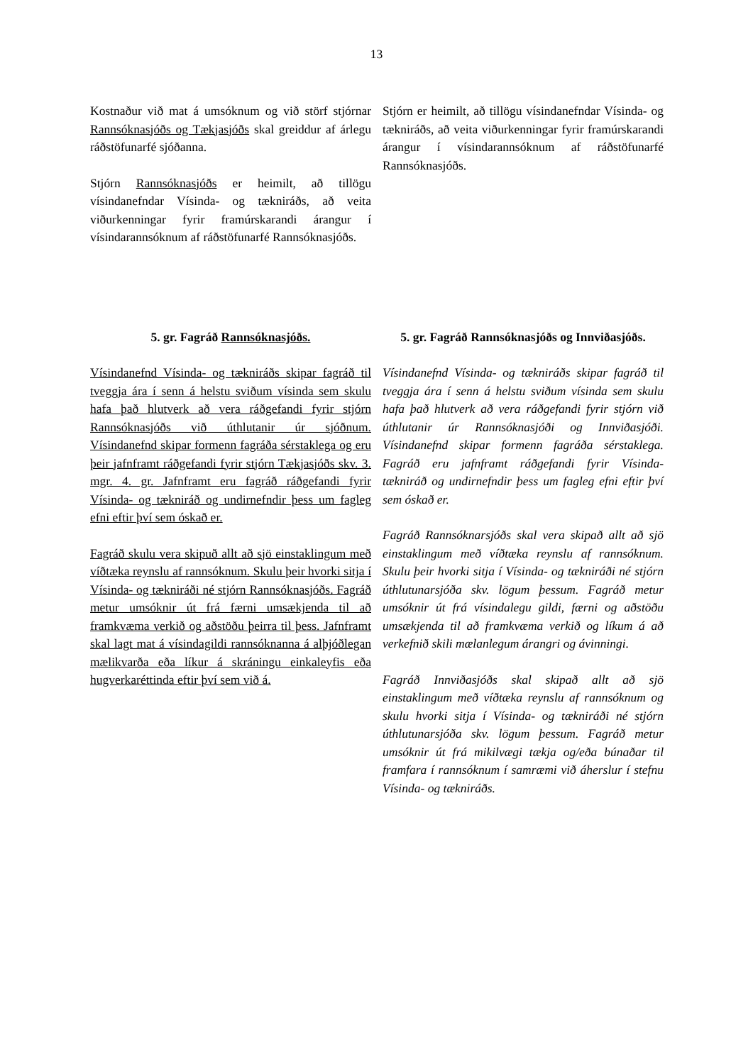13
Kostnaður við mat á umsóknum og við störf stjórnar Rannsóknasjóðs og Tækjasjóðs skal greiddur af árlegu ráðstöfunarfé sjóðanna.
Stjórn Rannsóknasjóðs er heimilt, að tillögu vísindanefndar Vísinda- og tækniráðs, að veita viðurkenningar fyrir framúrskarandi árangur í vísindarannsóknum af ráðstöfunarfé Rannsóknasjóðs.
Stjórn er heimilt, að tillögu vísindanefndar Vísinda- og tækniráðs, að veita viðurkenningar fyrir framúrskarandi árangur í vísindarannsóknum af ráðstöfunarfé Rannsóknasjóðs.
5. gr. Fagráð Rannsóknasjóðs.
Vísindanefnd Vísinda- og tækniráðs skipar fagráð til tveggja ára í senn á helstu sviðum vísinda sem skulu hafa það hlutverk að vera ráðgefandi fyrir stjórn Rannsóknasjóðs við úthlutanir úr sjóðnum. Vísindanefnd skipar formenn fagráða sérstaklega og eru þeir jafnframt ráðgefandi fyrir stjórn Tækjasjóðs skv. 3. mgr. 4. gr. Jafnframt eru fagráð ráðgefandi fyrir Vísinda- og tækniráð og undirnefndir þess um fagleg efni eftir því sem óskað er.
Fagráð skulu vera skipuð allt að sjö einstaklingum með víðtæka reynslu af rannsóknum. Skulu þeir hvorki sitja í Vísinda- og tækniráði né stjórn Rannsóknasjóðs. Fagráð metur umsóknir út frá færni umsækjenda til að framkvæma verkið og aðstöðu þeirra til þess. Jafnframt skal lagt mat á vísindagildi rannsóknanna á alþjóðlegan mælikvarða eða líkur á skráningu einkaleyfis eða hugverkaréttinda eftir því sem við á.
5. gr. Fagráð Rannsóknasjóðs og Innviðasjóðs.
Vísindanefnd Vísinda- og tækniráðs skipar fagráð til tveggja ára í senn á helstu sviðum vísinda sem skulu hafa það hlutverk að vera ráðgefandi fyrir stjórn við úthlutanir úr Rannsóknasjóði og Innviðasjóði. Vísindanefnd skipar formenn fagráða sérstaklega. Fagráð eru jafnframt ráðgefandi fyrir Vísinda- tækniráð og undirnefndir þess um fagleg efni eftir því sem óskað er.
Fagráð Rannsóknarsjóðs skal vera skipað allt að sjö einstaklingum með víðtæka reynslu af rannsóknum. Skulu þeir hvorki sitja í Vísinda- og tækniráði né stjórn úthlutunarsjóða skv. lögum þessum. Fagráð metur umsóknir út frá vísindalegu gildi, færni og aðstöðu umsækjenda til að framkvæma verkið og líkum á að verkefnið skili mælanlegum árangri og ávinningi.
Fagráð Innviðasjóðs skal skipað allt að sjö einstaklingum með víðtæka reynslu af rannsóknum og skulu hvorki sitja í Vísinda- og tækniráði né stjórn úthlutunarsjóða skv. lögum þessum. Fagráð metur umsóknir út frá mikilvægi tækja og/eða búnaðar til framfara í rannsóknum í samræmi við áherslur í stefnu Vísinda- og tækniráðs.